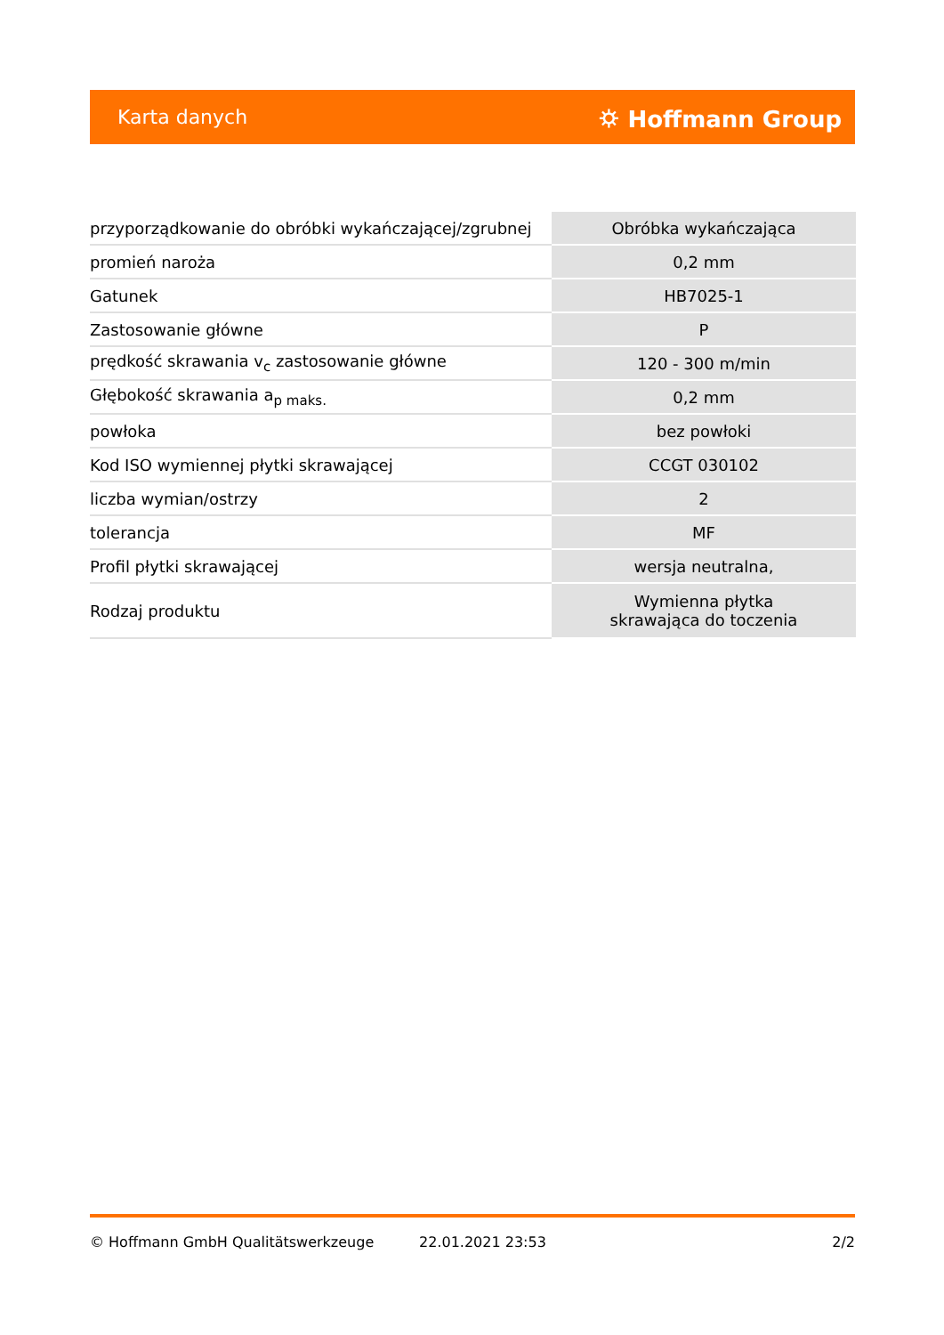Karta danych ⛭ Hoffmann Group
| przyporządkowanie do obróbki wykańczającej/zgrubnej | Obróbka wykańczająca |
| promień naroża | 0,2 mm |
| Gatunek | HB7025-1 |
| Zastosowanie główne | P |
| prędkość skrawania v<sub>c</sub> zastosowanie główne | 120 - 300 m/min |
| Głębokość skrawania a<sub>p maks.</sub> | 0,2 mm |
| powłoka | bez powłoki |
| Kod ISO wymiennej płytki skrawającej | CCGT 030102 |
| liczba wymian/ostrzy | 2 |
| tolerancja | MF |
| Profil płytki skrawającej | wersja neutralna, |
| Rodzaj produktu | Wymienna płytka skrawająca do toczenia |
© Hoffmann GmbH Qualitätswerkzeuge 22.01.2021 23:53 2/2